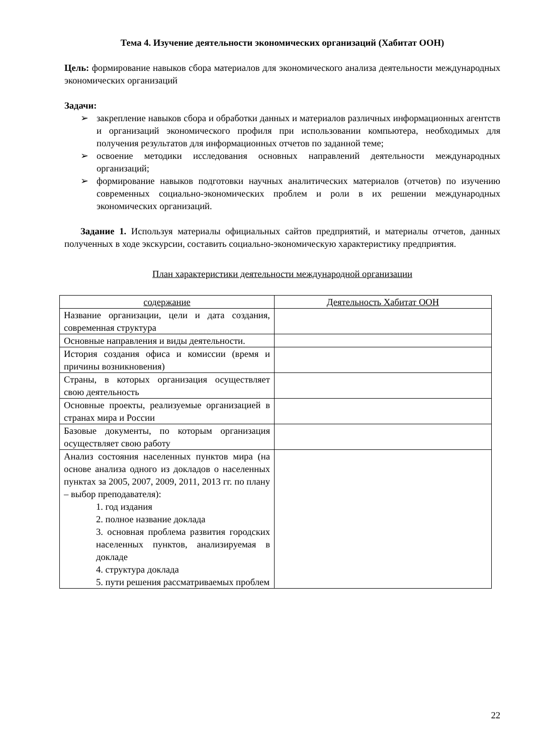Тема 4. Изучение деятельности экономических организаций (Хабитат ООН)
Цель: формирование навыков сбора материалов для экономического анализа деятельности международных экономических организаций
Задачи:
➢ закрепление навыков сбора и обработки данных и материалов различных информационных агентств и организаций экономического профиля при использовании компьютера, необходимых для получения результатов для информационных отчетов по заданной теме;
➢ освоение методики исследования основных направлений деятельности международных организаций;
➢ формирование навыков подготовки научных аналитических материалов (отчетов) по изучению современных социально-экономических проблем и роли в их решении международных экономических организаций.
Задание 1. Используя материалы официальных сайтов предприятий, и материалы отчетов, данных полученных в ходе экскурсии, составить социально-экономическую характеристику предприятия.
План характеристики деятельности международной организации
| содержание | Деятельность Хабитат ООН |
| --- | --- |
| Название организации, цели и дата создания, современная структура | |
| Основные направления и виды деятельности. | |
| История создания офиса и комиссии (время и причины возникновения) | |
| Страны, в которых организация осуществляет свою деятельность | |
| Основные проекты, реализуемые организацией в странах мира и России | |
| Базовые документы, по которым организация осуществляет свою работу | |
| Анализ состояния населенных пунктов мира (на основе анализа одного из докладов о населенных пунктах за 2005, 2007, 2009, 2011, 2013 гг. по плану – выбор преподавателя): 1. год издания 2. полное название доклада 3. основная проблема развития городских населенных пунктов, анализируемая в докладе 4. структура доклада 5. пути решения рассматриваемых проблем | |
22